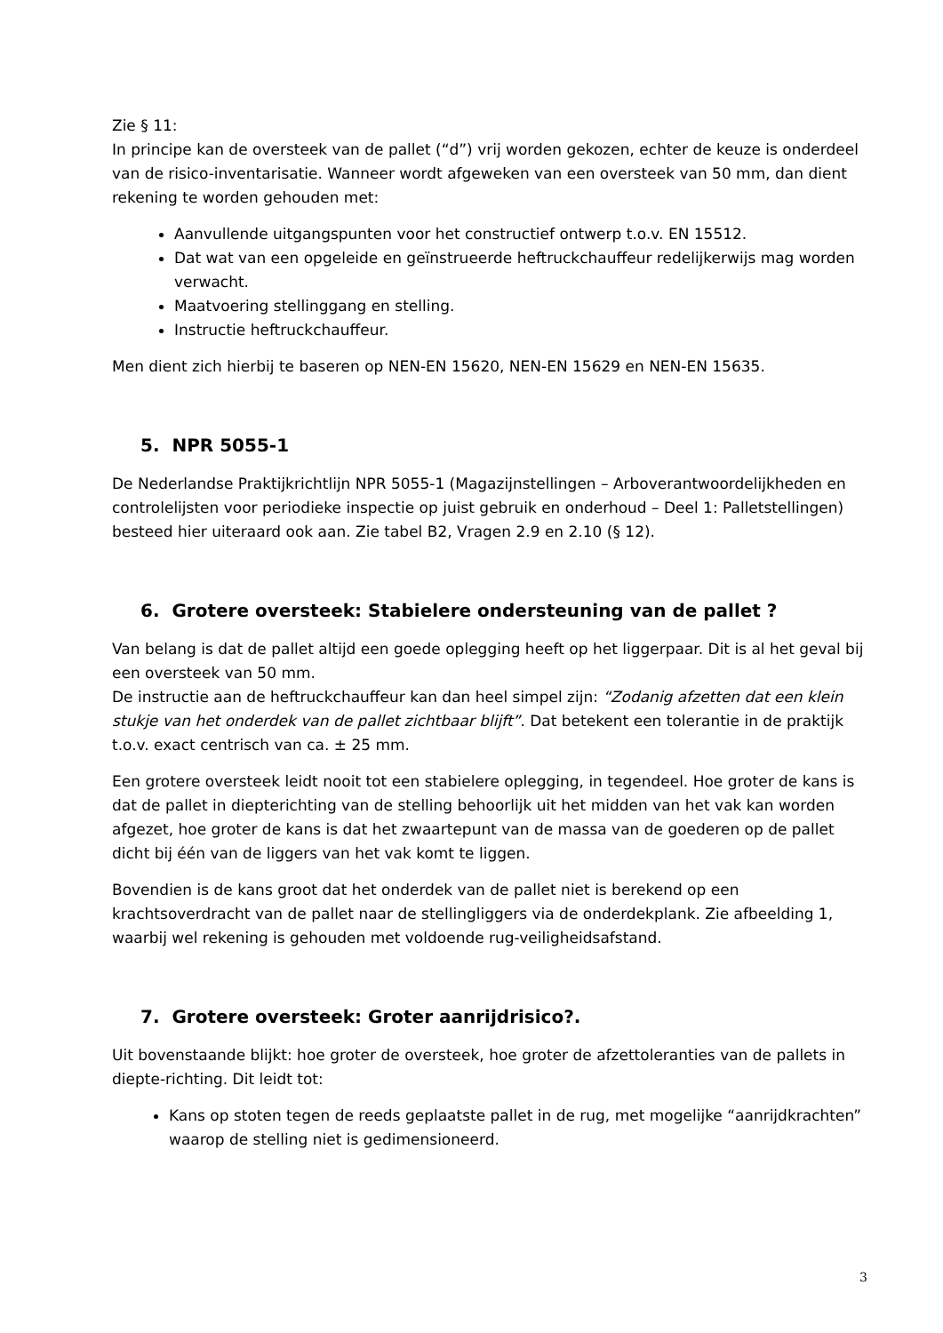Zie § 11:
In principe kan de oversteek van de pallet (“d”) vrij worden gekozen, echter de keuze is onderdeel van de risico-inventarisatie. Wanneer wordt afgeweken van een oversteek van 50 mm, dan dient rekening te worden gehouden met:
Aanvullende uitgangspunten voor het constructief ontwerp t.o.v. EN 15512.
Dat wat van een opgeleide en geïnstrueerde heftruckchauffeur redelijkerwijs mag worden verwacht.
Maatvoering stellinggang en stelling.
Instructie heftruckchauffeur.
Men dient zich hierbij te baseren op NEN-EN 15620, NEN-EN 15629 en NEN-EN 15635.
5. NPR 5055-1
De Nederlandse Praktijkrichtlijn NPR 5055-1 (Magazijnstellingen – Arboverantwoordelijkheden en controlelijsten voor periodieke inspectie op juist gebruik en onderhoud – Deel 1: Palletstellingen) besteed hier uiteraard ook aan. Zie tabel B2, Vragen 2.9 en 2.10 (§ 12).
6. Grotere oversteek: Stabielere ondersteuning van de pallet ?
Van belang is dat de pallet altijd een goede oplegging heeft op het liggerpaar. Dit is al het geval bij een oversteek van 50 mm.
De instructie aan de heftruckchauffeur kan dan heel simpel zijn: “Zodanig afzetten dat een klein stukje van het onderdek van de pallet zichtbaar blijft”. Dat betekent een tolerantie in de praktijk t.o.v. exact centrisch van ca. ± 25 mm.
Een grotere oversteek leidt nooit tot een stabielere oplegging, in tegendeel. Hoe groter de kans is dat de pallet in diepterichting van de stelling behoorlijk uit het midden van het vak kan worden afgezet, hoe groter de kans is dat het zwaartepunt van de massa van de goederen op de pallet dicht bij één van de liggers van het vak komt te liggen.
Bovendien is de kans groot dat het onderdek van de pallet niet is berekend op een krachtsoverdracht van de pallet naar de stellingliggers via de onderdekplank. Zie afbeelding 1, waarbij wel rekening is gehouden met voldoende rug-veiligheidsafstand.
7. Grotere oversteek: Groter aanrijdrisico?.
Uit bovenstaande blijkt: hoe groter de oversteek, hoe groter de afzettoleranties van de pallets in diepte-richting. Dit leidt tot:
Kans op stoten tegen de reeds geplaatste pallet in de rug, met mogelijke “aanrijdkrachten” waarop de stelling niet is gedimensioneerd.
3